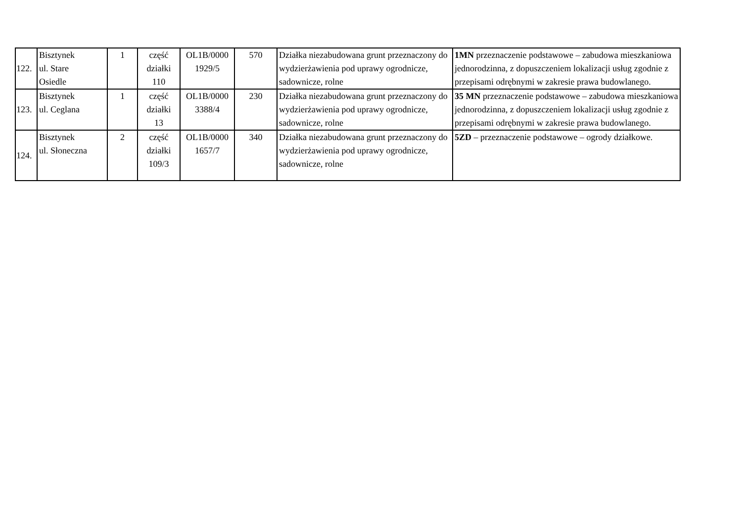| 122. | Bisztynek ul. Stare Osiedle | 1 | część działki 110 | OL1B/0000 1929/5 | 570 | Działka niezabudowana grunt przeznaczony do wydzierżawienia pod uprawy ogrodnicze, sadownicze, rolne | 1MN przeznaczenie podstawowe – zabudowa mieszkaniowa jednorodzinna, z dopuszczeniem lokalizacji usług zgodnie z przepisami odrębnymi w zakresie prawa budowlanego. |
| 123. | Bisztynek ul. Ceglana | 1 | część działki 13 | OL1B/0000 3388/4 | 230 | Działka niezabudowana grunt przeznaczony do wydzierżawienia pod uprawy ogrodnicze, sadownicze, rolne | 35 MN przeznaczenie podstawowe – zabudowa mieszkaniowa jednorodzinna, z dopuszczeniem lokalizacji usług zgodnie z przepisami odrębnymi w zakresie prawa budowlanego. |
| 124. | Bisztynek ul. Słoneczna | 2 | część działki 109/3 | OL1B/0000 1657/7 | 340 | Działka niezabudowana grunt przeznaczony do wydzierżawienia pod uprawy ogrodnicze, sadownicze, rolne | 5ZD – przeznaczenie podstawowe – ogrody działkowe. |